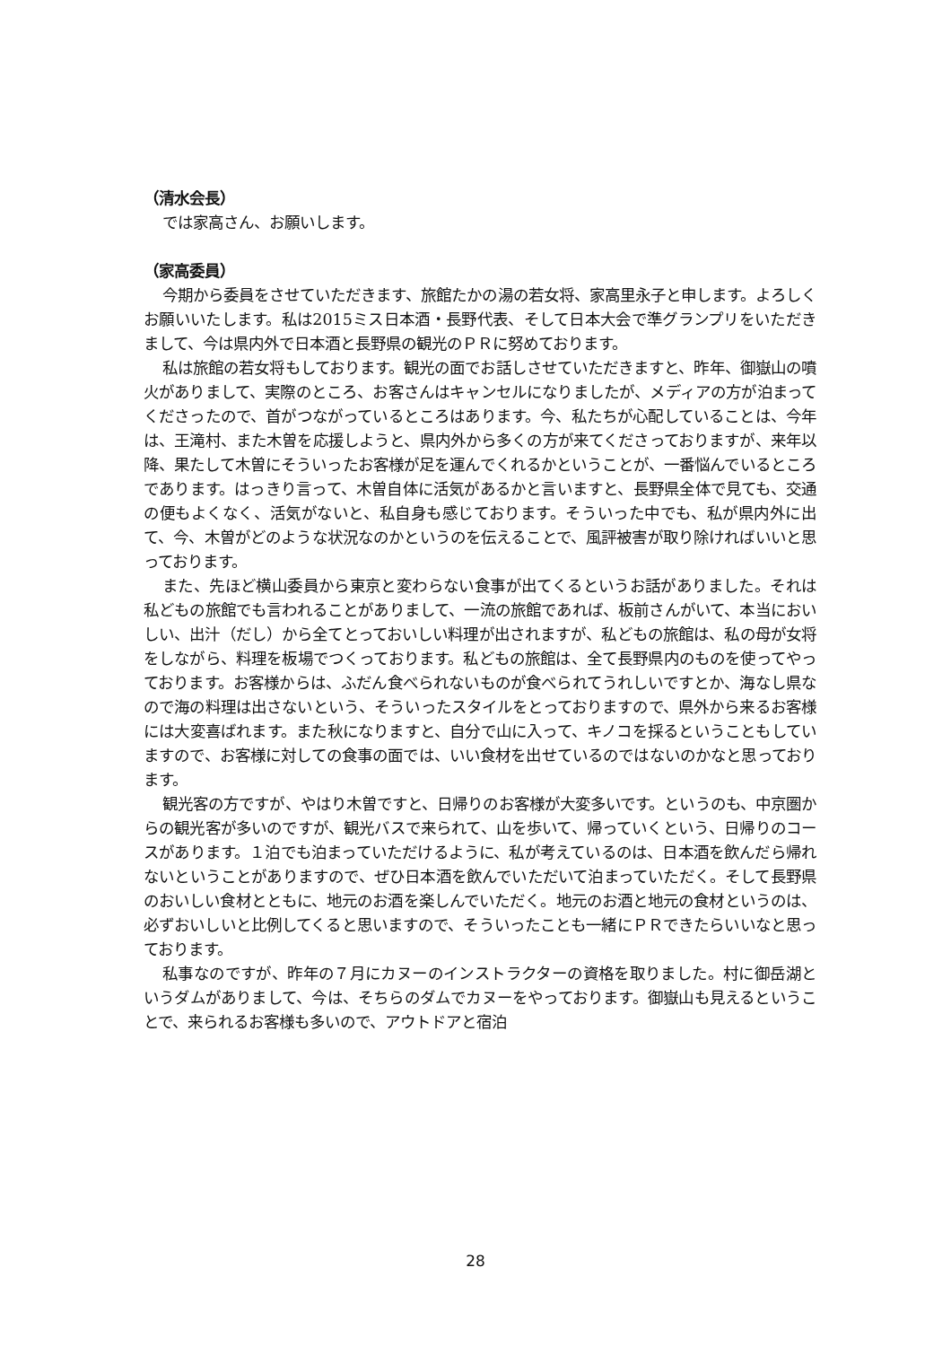（清水会長）
では家高さん、お願いします。
（家高委員）
今期から委員をさせていただきます、旅館たかの湯の若女将、家高里永子と申します。よろしくお願いいたします。私は2015ミス日本酒・長野代表、そして日本大会で準グランプリをいただきまして、今は県内外で日本酒と長野県の観光のＰＲに努めております。
私は旅館の若女将もしております。観光の面でお話しさせていただきますと、昨年、御嶽山の噴火がありまして、実際のところ、お客さんはキャンセルになりましたが、メディアの方が泊まってくださったので、首がつながっているところはあります。今、私たちが心配していることは、今年は、王滝村、また木曽を応援しようと、県内外から多くの方が来てくださっておりますが、来年以降、果たして木曽にそういったお客様が足を運んでくれるかということが、一番悩んでいるところであります。はっきり言って、木曽自体に活気があるかと言いますと、長野県全体で見ても、交通の便もよくなく、活気がないと、私自身も感じております。そういった中でも、私が県内外に出て、今、木曽がどのような状況なのかというのを伝えることで、風評被害が取り除ければいいと思っております。
また、先ほど横山委員から東京と変わらない食事が出てくるというお話がありました。それは私どもの旅館でも言われることがありまして、一流の旅館であれば、板前さんがいて、本当においしい、出汁（だし）から全てとっておいしい料理が出されますが、私どもの旅館は、私の母が女将をしながら、料理を板場でつくっております。私どもの旅館は、全て長野県内のものを使ってやっております。お客様からは、ふだん食べられないものが食べられてうれしいですとか、海なし県なので海の料理は出さないという、そういったスタイルをとっておりますので、県外から来るお客様には大変喜ばれます。また秋になりますと、自分で山に入って、キノコを採るということもしていますので、お客様に対しての食事の面では、いい食材を出せているのではないのかなと思っております。
観光客の方ですが、やはり木曽ですと、日帰りのお客様が大変多いです。というのも、中京圏からの観光客が多いのですが、観光バスで来られて、山を歩いて、帰っていくという、日帰りのコースがあります。１泊でも泊まっていただけるように、私が考えているのは、日本酒を飲んだら帰れないということがありますので、ぜひ日本酒を飲んでいただいて泊まっていただく。そして長野県のおいしい食材とともに、地元のお酒を楽しんでいただく。地元のお酒と地元の食材というのは、必ずおいしいと比例してくると思いますので、そういったことも一緒にＰＲできたらいいなと思っております。
私事なのですが、昨年の７月にカヌーのインストラクターの資格を取りました。村に御岳湖というダムがありまして、今は、そちらのダムでカヌーをやっております。御嶽山も見えるということで、来られるお客様も多いので、アウトドアと宿泊
28